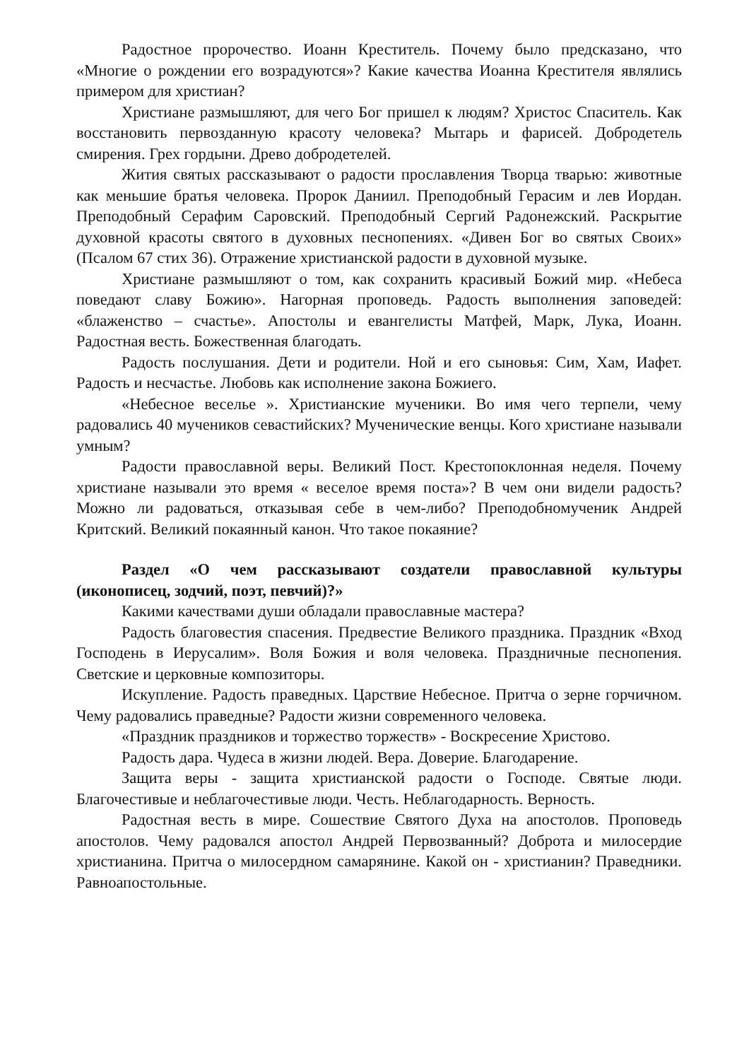Радостное пророчество. Иоанн Креститель. Почему было предсказано, что «Многие о рождении его возрадуются»? Какие качества Иоанна Крестителя являлись примером для христиан?
Христиане размышляют, для чего Бог пришел к людям? Христос Спаситель. Как восстановить первозданную красоту человека? Мытарь и фарисей. Добродетель смирения. Грех гордыни. Древо добродетелей.
Жития святых рассказывают о радости прославления Творца тварью: животные как меньшие братья человека. Пророк Даниил. Преподобный Герасим и лев Иордан. Преподобный Серафим Саровский. Преподобный Сергий Радонежский. Раскрытие духовной красоты святого в духовных песнопениях. «Дивен Бог во святых Своих» (Псалом 67 стих 36). Отражение христианской радости в духовной музыке.
Христиане размышляют о том, как сохранить красивый Божий мир. «Небеса поведают славу Божию». Нагорная проповедь. Радость выполнения заповедей: «блаженство – счастье». Апостолы и евангелисты Матфей, Марк, Лука, Иоанн. Радостная весть. Божественная благодать.
Радость послушания. Дети и родители. Ной и его сыновья: Сим, Хам, Иафет. Радость и несчастье. Любовь как исполнение закона Божиего.
«Небесное веселье ». Христианские мученики. Во имя чего терпели, чему радовались 40 мучеников севастийских? Мученические венцы. Кого христиане называли умным?
Радости православной веры. Великий Пост. Крестопоклонная неделя. Почему христиане называли это время « веселое время поста»? В чем они видели радость? Можно ли радоваться, отказывая себе в чем-либо? Преподобномученик Андрей Критский. Великий покаянный канон. Что такое покаяние?
Раздел «О чем рассказывают создатели православной культуры (иконописец, зодчий, поэт, певчий)?»
Какими качествами души обладали православные мастера?
Радость благовестия спасения. Предвестие Великого праздника. Праздник «Вход Господень в Иерусалим». Воля Божия и воля человека. Праздничные песнопения. Светские и церковные композиторы.
Искупление. Радость праведных. Царствие Небесное. Притча о зерне горчичном. Чему радовались праведные? Радости жизни современного человека.
«Праздник праздников и торжество торжеств» - Воскресение Христово.
Радость дара. Чудеса в жизни людей. Вера. Доверие. Благодарение.
Защита веры - защита христианской радости о Господе. Святые люди. Благочестивые и неблагочестивые люди. Честь. Неблагодарность. Верность.
Радостная весть в мире. Сошествие Святого Духа на апостолов. Проповедь апостолов. Чему радовался апостол Андрей Первозванный? Доброта и милосердие христианина. Притча о милосердном самарянине. Какой он - христианин? Праведники. Равноапостольные.